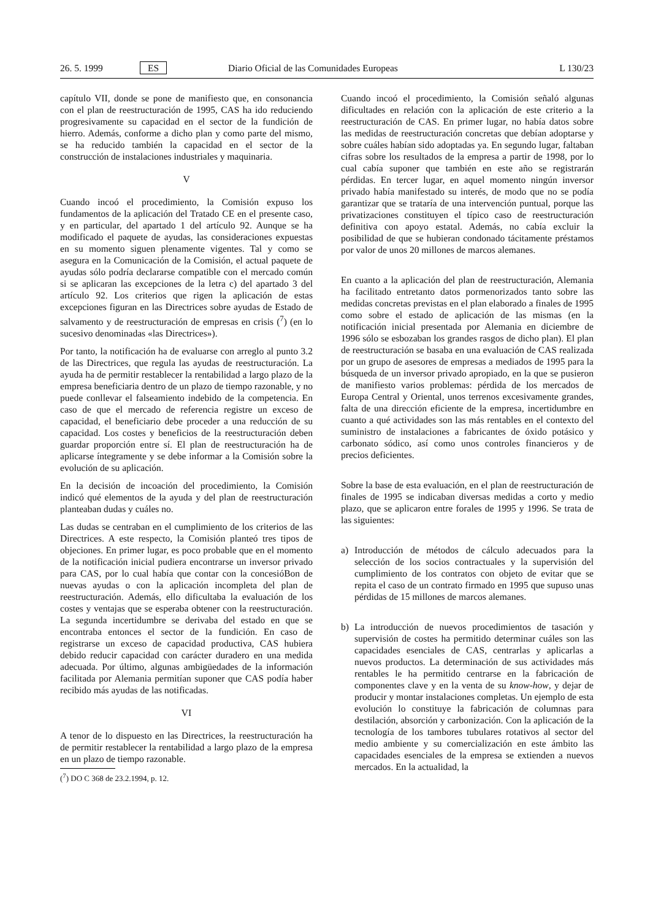26. 5. 1999 ES Diario Oficial de las Comunidades Europeas L 130/23
capítulo VII, donde se pone de manifiesto que, en consonancia con el plan de reestructuración de 1995, CAS ha ido reduciendo progresivamente su capacidad en el sector de la fundición de hierro. Además, conforme a dicho plan y como parte del mismo, se ha reducido también la capacidad en el sector de la construcción de instalaciones industriales y maquinaria.
V
Cuando incoó el procedimiento, la Comisión expuso los fundamentos de la aplicación del Tratado CE en el presente caso, y en particular, del apartado 1 del artículo 92. Aunque se ha modificado el paquete de ayudas, las consideraciones expuestas en su momento siguen plenamente vigentes. Tal y como se asegura en la Comunicación de la Comisión, el actual paquete de ayudas sólo podría declararse compatible con el mercado común si se aplicaran las excepciones de la letra c) del apartado 3 del artículo 92. Los criterios que rigen la aplicación de estas excepciones figuran en las Directrices sobre ayudas de Estado de salvamento y de reestructuración de empresas en crisis (<sup>7</sup>) (en lo sucesivo denominadas «las Directrices»).
Por tanto, la notificación ha de evaluarse con arreglo al punto 3.2 de las Directrices, que regula las ayudas de reestructuración. La ayuda ha de permitir restablecer la rentabilidad a largo plazo de la empresa beneficiaria dentro de un plazo de tiempo razonable, y no puede conllevar el falseamiento indebido de la competencia. En caso de que el mercado de referencia registre un exceso de capacidad, el beneficiario debe proceder a una reducción de su capacidad. Los costes y beneficios de la reestructuración deben guardar proporción entre sí. El plan de reestructuración ha de aplicarse íntegramente y se debe informar a la Comisión sobre la evolución de su aplicación.
En la decisión de incoación del procedimiento, la Comisión indicó qué elementos de la ayuda y del plan de reestructuración planteaban dudas y cuáles no.
Las dudas se centraban en el cumplimiento de los criterios de las Directrices. A este respecto, la Comisión planteó tres tipos de objeciones. En primer lugar, es poco probable que en el momento de la notificación inicial pudiera encontrarse un inversor privado para CAS, por lo cual había que contar con la concesióBon de nuevas ayudas o con la aplicación incompleta del plan de reestructuración. Además, ello dificultaba la evaluación de los costes y ventajas que se esperaba obtener con la reestructuración. La segunda incertidumbre se derivaba del estado en que se encontraba entonces el sector de la fundición. En caso de registrarse un exceso de capacidad productiva, CAS hubiera debido reducir capacidad con carácter duradero en una medida adecuada. Por último, algunas ambigüedades de la información facilitada por Alemania permitían suponer que CAS podía haber recibido más ayudas de las notificadas.
VI
A tenor de lo dispuesto en las Directrices, la reestructuración ha de permitir restablecer la rentabilidad a largo plazo de la empresa en un plazo de tiempo razonable.
(<sup>7</sup>) DO C 368 de 23.2.1994, p. 12.
Cuando incoó el procedimiento, la Comisión señaló algunas dificultades en relación con la aplicación de este criterio a la reestructuración de CAS. En primer lugar, no había datos sobre las medidas de reestructuración concretas que debían adoptarse y sobre cuáles habían sido adoptadas ya. En segundo lugar, faltaban cifras sobre los resultados de la empresa a partir de 1998, por lo cual cabía suponer que también en este año se registrarán pérdidas. En tercer lugar, en aquel momento ningún inversor privado había manifestado su interés, de modo que no se podía garantizar que se trataría de una intervención puntual, porque las privatizaciones constituyen el típico caso de reestructuración definitiva con apoyo estatal. Además, no cabía excluir la posibilidad de que se hubieran condonado tácitamente préstamos por valor de unos 20 millones de marcos alemanes.
En cuanto a la aplicación del plan de reestructuración, Alemania ha facilitado entretanto datos pormenorizados tanto sobre las medidas concretas previstas en el plan elaborado a finales de 1995 como sobre el estado de aplicación de las mismas (en la notificación inicial presentada por Alemania en diciembre de 1996 sólo se esbozaban los grandes rasgos de dicho plan). El plan de reestructuración se basaba en una evaluación de CAS realizada por un grupo de asesores de empresas a mediados de 1995 para la búsqueda de un inversor privado apropiado, en la que se pusieron de manifiesto varios problemas: pérdida de los mercados de Europa Central y Oriental, unos terrenos excesivamente grandes, falta de una dirección eficiente de la empresa, incertidumbre en cuanto a qué actividades son las más rentables en el contexto del suministro de instalaciones a fabricantes de óxido potásico y carbonato sódico, así como unos controles financieros y de precios deficientes.
Sobre la base de esta evaluación, en el plan de reestructuración de finales de 1995 se indicaban diversas medidas a corto y medio plazo, que se aplicaron entre forales de 1995 y 1996. Se trata de las siguientes:
a) Introducción de métodos de cálculo adecuados para la selección de los socios contractuales y la supervisión del cumplimiento de los contratos con objeto de evitar que se repita el caso de un contrato firmado en 1995 que supuso unas pérdidas de 15 millones de marcos alemanes.
b) La introducción de nuevos procedimientos de tasación y supervisión de costes ha permitido determinar cuáles son las capacidades esenciales de CAS, centrarlas y aplicarlas a nuevos productos. La determinación de sus actividades más rentables le ha permitido centrarse en la fabricación de componentes clave y en la venta de su know-how, y dejar de producir y montar instalaciones completas. Un ejemplo de esta evolución lo constituye la fabricación de columnas para destilación, absorción y carbonización. Con la aplicación de la tecnología de los tambores tubulares rotativos al sector del medio ambiente y su comercialización en este ámbito las capacidades esenciales de la empresa se extienden a nuevos mercados. En la actualidad, la